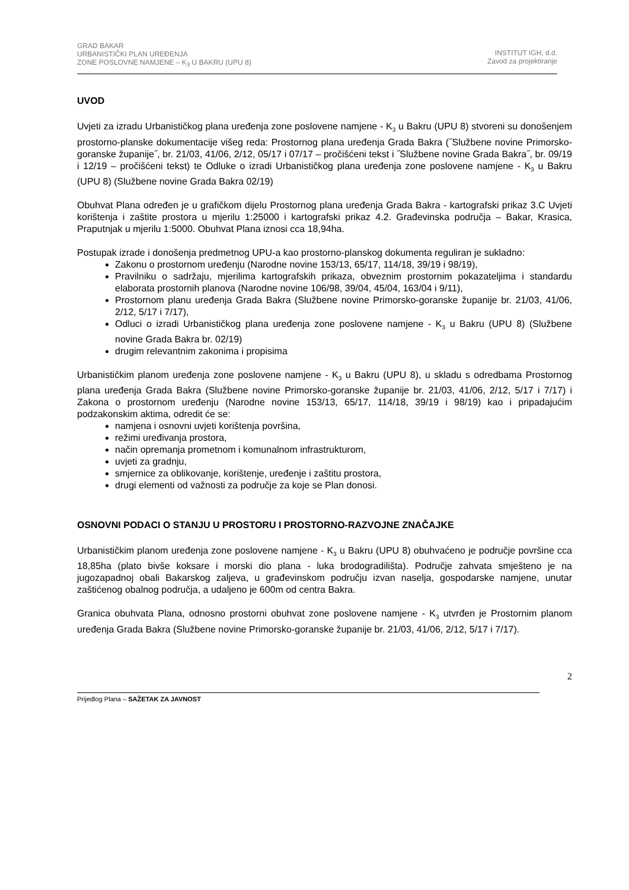GRAD BAKAR
URBANISTIČKI PLAN UREĐENJA
ZONE POSLOVNE NAMJENE – K<sub>3</sub> U BAKRU (UPU 8)
INSTITUT IGH, d.d.
Zavod za projektiranje
UVOD
Uvjeti za izradu Urbanističkog plana uređenja zone poslovene namjene - K<sub>3</sub> u Bakru (UPU 8) stvoreni su donošenjem prostorno-planske dokumentacije višeg reda: Prostornog plana uređenja Grada Bakra (˝Službene novine Primorsko-goranske županije˝, br. 21/03, 41/06, 2/12, 05/17 i 07/17 – pročišćeni tekst i ˝Službene novine Grada Bakra˝, br. 09/19 i 12/19 – pročišćeni tekst) te Odluke o izradi Urbanističkog plana uređenja zone poslovene namjene - K<sub>3</sub> u Bakru (UPU 8) (Službene novine Grada Bakra 02/19)
Obuhvat Plana određen je u grafičkom dijelu Prostornog plana uređenja Grada Bakra - kartografski prikaz 3.C Uvjeti korištenja i zaštite prostora u mjerilu 1:25000 i kartografski prikaz 4.2. Građevinska područja – Bakar, Krasica, Praputnjak u mjerilu 1:5000. Obuhvat Plana iznosi cca 18,94ha.
Postupak izrade i donošenja predmetnog UPU-a kao prostorno-planskog dokumenta reguliran je sukladno:
Zakonu o prostornom uređenju (Narodne novine 153/13, 65/17, 114/18, 39/19 i 98/19),
Pravilniku o sadržaju, mjerilima kartografskih prikaza, obveznim prostornim pokazateljima i standardu elaborata prostornih planova (Narodne novine 106/98, 39/04, 45/04, 163/04 i 9/11),
Prostornom planu uređenja Grada Bakra (Službene novine Primorsko-goranske županije br. 21/03, 41/06, 2/12, 5/17 i 7/17),
Odluci o izradi Urbanističkog plana uređenja zone poslovene namjene - K<sub>3</sub> u Bakru (UPU 8) (Službene novine Grada Bakra br. 02/19)
drugim relevantnim zakonima i propisima
Urbanističkim planom uređenja zone poslovene namjene - K<sub>3</sub> u Bakru (UPU 8), u skladu s odredbama Prostornog plana uređenja Grada Bakra (Službene novine Primorsko-goranske županije br. 21/03, 41/06, 2/12, 5/17 i 7/17) i Zakona o prostornom uređenju (Narodne novine 153/13, 65/17, 114/18, 39/19 i 98/19) kao i pripadajućim podzakonskim aktima, odredit će se:
namjena i osnovni uvjeti korištenja površina,
režimi uređivanja prostora,
način opremanja prometnom i komunalnom infrastrukturom,
uvjeti za gradnju,
smjernice za oblikovanje, korištenje, uređenje i zaštitu prostora,
drugi elementi od važnosti za područje za koje se Plan donosi.
OSNOVNI PODACI O STANJU U PROSTORU I PROSTORNO-RAZVOJNE ZNAČAJKE
Urbanističkim planom uređenja zone poslovene namjene - K<sub>3</sub> u Bakru (UPU 8) obuhvaćeno je područje površine cca 18,85ha (plato bivše koksare i morski dio plana - luka brodogradilišta). Područje zahvata smješteno je na jugozapadnoj obali Bakarskog zaljeva, u građevinskom području izvan naselja, gospodarske namjene, unutar zaštićenog obalnog područja, a udaljeno je 600m od centra Bakra.
Granica obuhvata Plana, odnosno prostorni obuhvat zone poslovene namjene - K<sub>3</sub> utvrđen je Prostornim planom uređenja Grada Bakra (Službene novine Primorsko-goranske županije br. 21/03, 41/06, 2/12, 5/17 i 7/17).
2
Prijedlog Plana – SAŽETAK ZA JAVNOST